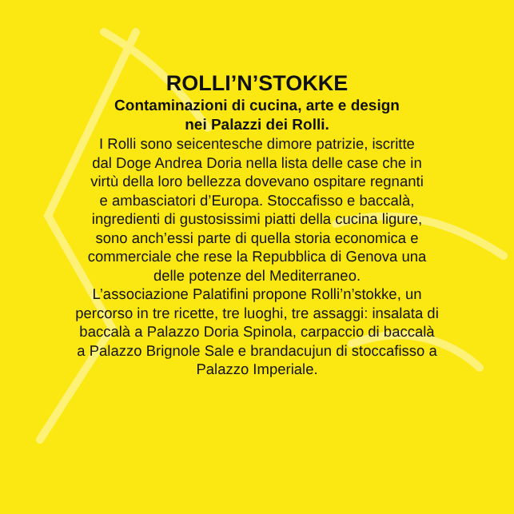ROLLI’N’STOKKE
Contaminazioni di cucina, arte e design
nei Palazzi dei Rolli.
I Rolli sono seicentesche dimore patrizie, iscritte
dal Doge Andrea Doria nella lista delle case che in
virtù della loro bellezza dovevano ospitare regnanti
e ambasciatori d’Europa. Stoccafisso e baccalà,
ingredienti di gustosissimi piatti della cucina ligure,
sono anch’essi parte di quella storia economica e
commerciale che rese la Repubblica di Genova una
delle potenze del Mediterraneo.
L’associazione Palatifini propone Rolli’n’stokke, un
percorso in tre ricette, tre luoghi, tre assaggi: insalata di
baccalà a Palazzo Doria Spinola, carpaccio di baccalà
a Palazzo Brignole Sale e brandacujun di stoccafisso a
Palazzo Imperiale.